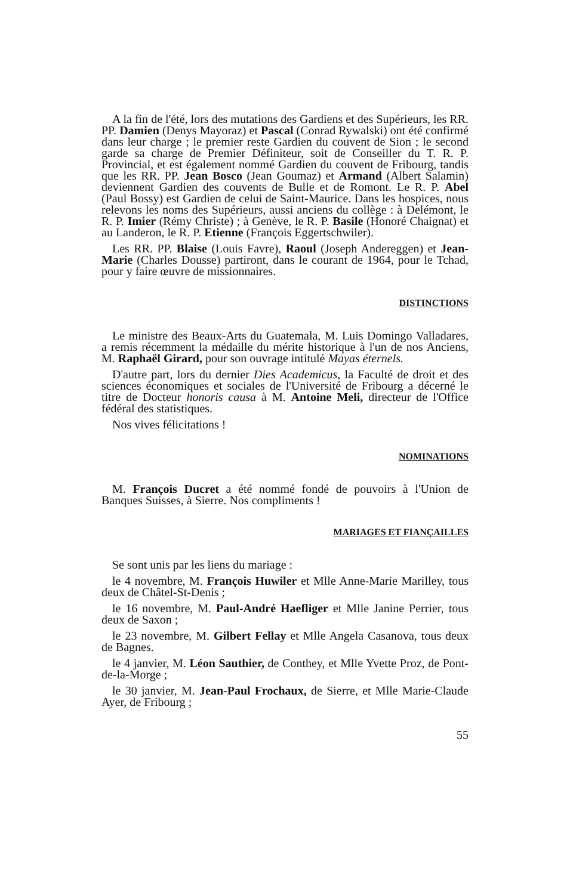A la fin de l'été, lors des mutations des Gardiens et des Supérieurs, les RR. PP. Damien (Denys Mayoraz) et Pascal (Conrad Rywalski) ont été confirmé dans leur charge ; le premier reste Gardien du couvent de Sion ; le second garde sa charge de Premier Définiteur, soit de Conseiller du T. R. P. Provincial, et est également nommé Gardien du couvent de Fribourg, tandis que les RR. PP. Jean Bosco (Jean Goumaz) et Armand (Albert Salamin) deviennent Gardien des couvents de Bulle et de Romont. Le R. P. Abel (Paul Bossy) est Gardien de celui de Saint-Maurice. Dans les hospices, nous relevons les noms des Supérieurs, aussi anciens du collège : à Delémont, le R. P. Imier (Rémy Christe) ; à Genève, le R. P. Basile (Honoré Chaignat) et au Landeron, le R. P. Etienne (François Eggertschwiler).
Les RR. PP. Blaise (Louis Favre), Raoul (Joseph Andereggen) et Jean-Marie (Charles Dousse) partiront, dans le courant de 1964, pour le Tchad, pour y faire œuvre de missionnaires.
DISTINCTIONS
Le ministre des Beaux-Arts du Guatemala, M. Luis Domingo Valladares, a remis récemment la médaille du mérite historique à l'un de nos Anciens, M. Raphaël Girard, pour son ouvrage intitulé Mayas éternels.
D'autre part, lors du dernier Dies Academicus, la Faculté de droit et des sciences économiques et sociales de l'Université de Fribourg a décerné le titre de Docteur honoris causa à M. Antoine Meli, directeur de l'Office fédéral des statistiques.
Nos vives félicitations !
NOMINATIONS
M. François Ducret a été nommé fondé de pouvoirs à l'Union de Banques Suisses, à Sierre. Nos compliments !
MARIAGES ET FIANÇAILLES
Se sont unis par les liens du mariage :
le 4 novembre, M. François Huwiler et Mlle Anne-Marie Marilley, tous deux de Châtel-St-Denis ;
le 16 novembre, M. Paul-André Haefliger et Mlle Janine Perrier, tous deux de Saxon ;
le 23 novembre, M. Gilbert Fellay et Mlle Angela Casanova, tous deux de Bagnes.
le 4 janvier, M. Léon Sauthier, de Conthey, et Mlle Yvette Proz, de Pont-de-la-Morge ;
le 30 janvier, M. Jean-Paul Frochaux, de Sierre, et Mlle Marie-Claude Ayer, de Fribourg ;
55